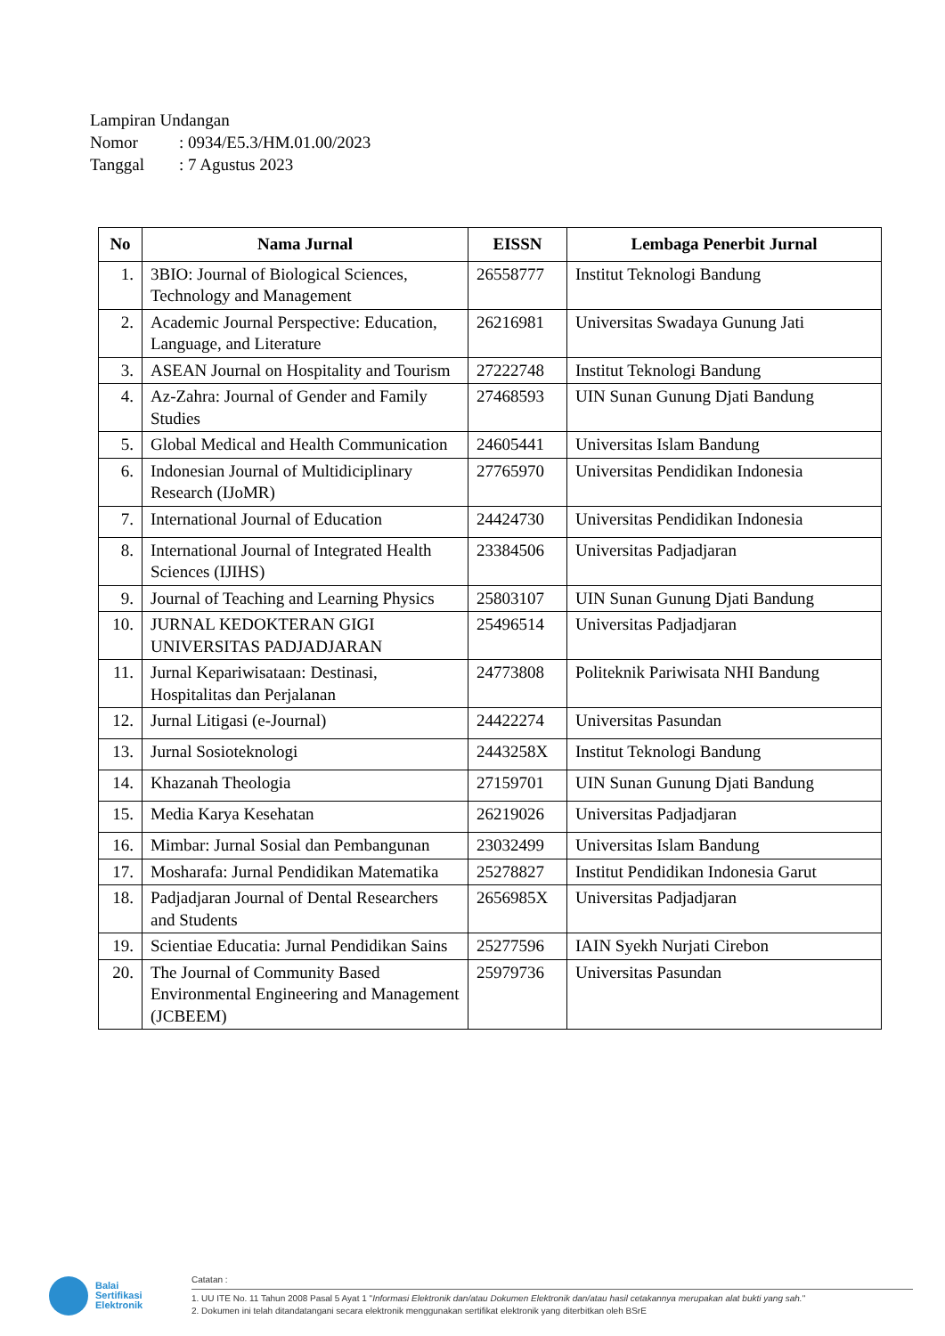Lampiran Undangan
Nomor: 0934/E5.3/HM.01.00/2023
Tanggal: 7 Agustus 2023
| No | Nama Jurnal | EISSN | Lembaga Penerbit Jurnal |
| --- | --- | --- | --- |
| 1. | 3BIO: Journal of Biological Sciences, Technology and Management | 26558777 | Institut Teknologi Bandung |
| 2. | Academic Journal Perspective: Education, Language, and Literature | 26216981 | Universitas Swadaya Gunung Jati |
| 3. | ASEAN Journal on Hospitality and Tourism | 27222748 | Institut Teknologi Bandung |
| 4. | Az-Zahra: Journal of Gender and Family Studies | 27468593 | UIN Sunan Gunung Djati Bandung |
| 5. | Global Medical and Health Communication | 24605441 | Universitas Islam Bandung |
| 6. | Indonesian Journal of Multidiciplinary Research (IJoMR) | 27765970 | Universitas Pendidikan Indonesia |
| 7. | International Journal of Education | 24424730 | Universitas Pendidikan Indonesia |
| 8. | International Journal of Integrated Health Sciences (IJIHS) | 23384506 | Universitas Padjadjaran |
| 9. | Journal of Teaching and Learning Physics | 25803107 | UIN Sunan Gunung Djati Bandung |
| 10. | JURNAL KEDOKTERAN GIGI UNIVERSITAS PADJADJARAN | 25496514 | Universitas Padjadjaran |
| 11. | Jurnal Kepariwisataan: Destinasi, Hospitalitas dan Perjalanan | 24773808 | Politeknik Pariwisata NHI Bandung |
| 12. | Jurnal Litigasi (e-Journal) | 24422274 | Universitas Pasundan |
| 13. | Jurnal Sosioteknologi | 2443258X | Institut Teknologi Bandung |
| 14. | Khazanah Theologia | 27159701 | UIN Sunan Gunung Djati Bandung |
| 15. | Media Karya Kesehatan | 26219026 | Universitas Padjadjaran |
| 16. | Mimbar: Jurnal Sosial dan Pembangunan | 23032499 | Universitas Islam Bandung |
| 17. | Mosharafa: Jurnal Pendidikan Matematika | 25278827 | Institut Pendidikan Indonesia Garut |
| 18. | Padjadjaran Journal of Dental Researchers and Students | 2656985X | Universitas Padjadjaran |
| 19. | Scientiae Educatia: Jurnal Pendidikan Sains | 25277596 | IAIN Syekh Nurjati Cirebon |
| 20. | The Journal of Community Based Environmental Engineering and Management (JCBEEM) | 25979736 | Universitas Pasundan |
Balai
Sertifikasi
Elektronik
Catatan :
1. UU ITE No. 11 Tahun 2008 Pasal 5 Ayat 1 "Informasi Elektronik dan/atau Dokumen Elektronik dan/atau hasil cetakannya merupakan alat bukti yang sah."
2. Dokumen ini telah ditandatangani secara elektronik menggunakan sertifikat elektronik yang diterbitkan oleh BSrE